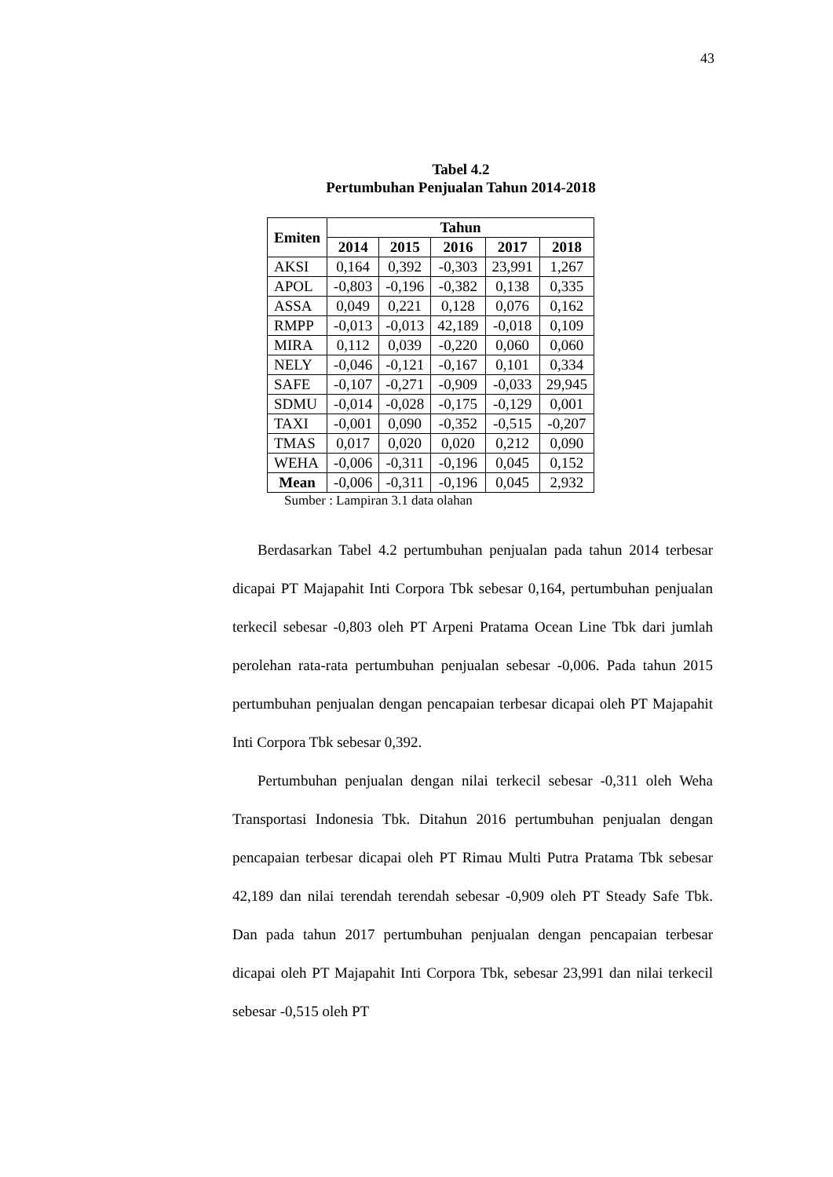43
Tabel 4.2
Pertumbuhan Penjualan Tahun 2014-2018
| Emiten | Tahun | | | | |
| --- | --- | --- | --- | --- | --- |
| | 2014 | 2015 | 2016 | 2017 | 2018 |
| AKSI | 0,164 | 0,392 | -0,303 | 23,991 | 1,267 |
| APOL | -0,803 | -0,196 | -0,382 | 0,138 | 0,335 |
| ASSA | 0,049 | 0,221 | 0,128 | 0,076 | 0,162 |
| RMPP | -0,013 | -0,013 | 42,189 | -0,018 | 0,109 |
| MIRA | 0,112 | 0,039 | -0,220 | 0,060 | 0,060 |
| NELY | -0,046 | -0,121 | -0,167 | 0,101 | 0,334 |
| SAFE | -0,107 | -0,271 | -0,909 | -0,033 | 29,945 |
| SDMU | -0,014 | -0,028 | -0,175 | -0,129 | 0,001 |
| TAXI | -0,001 | 0,090 | -0,352 | -0,515 | -0,207 |
| TMAS | 0,017 | 0,020 | 0,020 | 0,212 | 0,090 |
| WEHA | -0,006 | -0,311 | -0,196 | 0,045 | 0,152 |
| Mean | -0,006 | -0,311 | -0,196 | 0,045 | 2,932 |
Sumber : Lampiran 3.1 data olahan
Berdasarkan Tabel 4.2 pertumbuhan penjualan pada tahun 2014 terbesar dicapai PT Majapahit Inti Corpora Tbk sebesar 0,164, pertumbuhan penjualan terkecil sebesar -0,803 oleh PT Arpeni Pratama Ocean Line Tbk dari jumlah perolehan rata-rata pertumbuhan penjualan sebesar -0,006. Pada tahun 2015 pertumbuhan penjualan dengan pencapaian terbesar dicapai oleh PT Majapahit Inti Corpora Tbk sebesar 0,392.
Pertumbuhan penjualan dengan nilai terkecil sebesar -0,311 oleh Weha Transportasi Indonesia Tbk. Ditahun 2016 pertumbuhan penjualan dengan pencapaian terbesar dicapai oleh PT Rimau Multi Putra Pratama Tbk sebesar 42,189 dan nilai terendah terendah sebesar -0,909 oleh PT Steady Safe Tbk. Dan pada tahun 2017 pertumbuhan penjualan dengan pencapaian terbesar dicapai oleh PT Majapahit Inti Corpora Tbk, sebesar 23,991 dan nilai terkecil sebesar -0,515 oleh PT